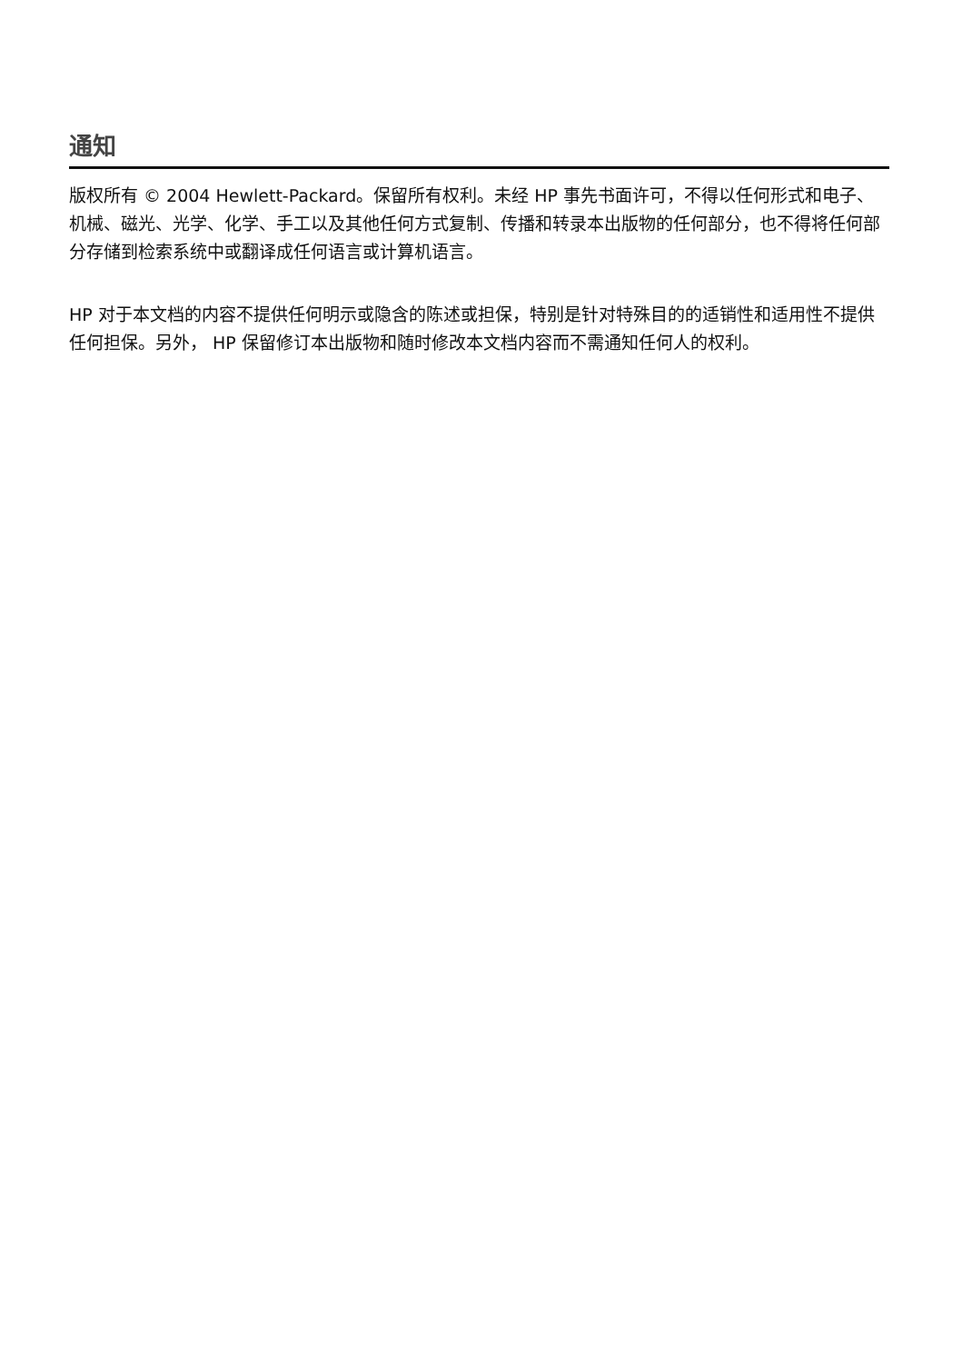通知
版权所有 © 2004 Hewlett-Packard。保留所有权利。未经 HP 事先书面许可，不得以任何形式和电子、机械、磁光、光学、化学、手工以及其他任何方式复制、传播和转录本出版物的任何部分，也不得将任何部分存储到检索系统中或翻译成任何语言或计算机语言。
HP 对于本文档的内容不提供任何明示或隐含的陈述或担保，特别是针对特殊目的的适销性和适用性不提供任何担保。另外， HP 保留修订本出版物和随时修改本文档内容而不需通知任何人的权利。